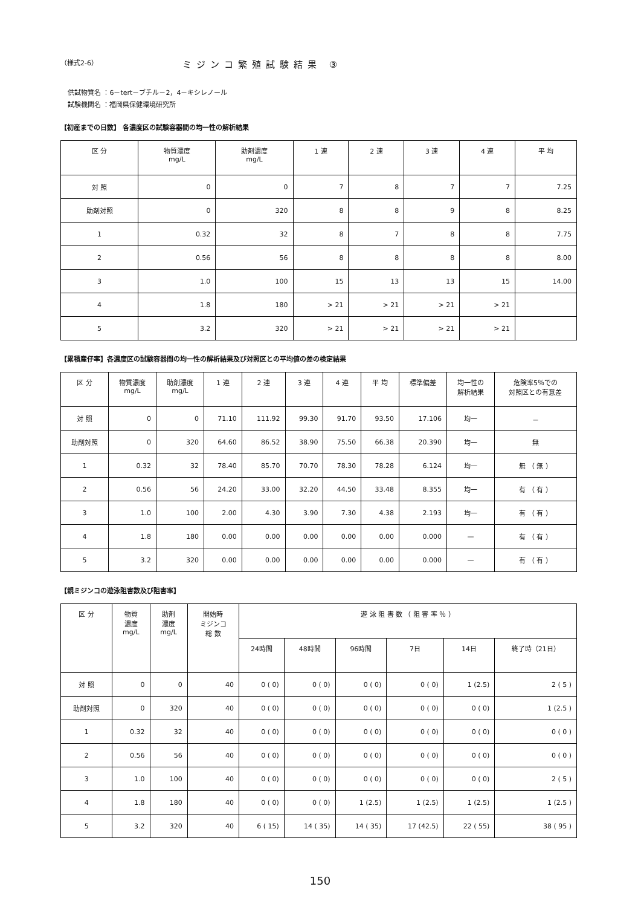（様式2-6） ミジンコ繁殖試験結果 ③
供試物質名 ：6－tert－ブチル－2，4－キシレノール
試験機関名 ：福岡県保健環境研究所
【初産までの日数】 各濃度区の試験容器間の均一性の解析結果
| 区 分 | 物質濃度 mg/L | 助剤濃度 mg/L | 1 連 | 2 連 | 3 連 | 4 連 | 平 均 |
| --- | --- | --- | --- | --- | --- | --- | --- |
| 対 照 | 0 | 0 | 7 | 8 | 7 | 7 | 7.25 |
| 助剤対照 | 0 | 320 | 8 | 8 | 9 | 8 | 8.25 |
| 1 | 0.32 | 32 | 8 | 7 | 8 | 8 | 7.75 |
| 2 | 0.56 | 56 | 8 | 8 | 8 | 8 | 8.00 |
| 3 | 1.0 | 100 | 15 | 13 | 13 | 15 | 14.00 |
| 4 | 1.8 | 180 | > 21 | > 21 | > 21 | > 21 | |
| 5 | 3.2 | 320 | > 21 | > 21 | > 21 | > 21 | |
【累積産仔率】各濃度区の試験容器間の均一性の解析結果及び対照区との平均値の差の検定結果
| 区 分 | 物質濃度 mg/L | 助剤濃度 mg/L | 1 連 | 2 連 | 3 連 | 4 連 | 平 均 | 標準偏差 | 均一性の 解析結果 | 危険率5％での 対照区との有意差 |
| --- | --- | --- | --- | --- | --- | --- | --- | --- | --- | --- |
| 対 照 | 0 | 0 | 71.10 | 111.92 | 99.30 | 91.70 | 93.50 | 17.106 | 均一 | － |
| 助剤対照 | 0 | 320 | 64.60 | 86.52 | 38.90 | 75.50 | 66.38 | 20.390 | 均一 | 無 |
| 1 | 0.32 | 32 | 78.40 | 85.70 | 70.70 | 78.30 | 78.28 | 6.124 | 均一 | 無 （ 無 ） |
| 2 | 0.56 | 56 | 24.20 | 33.00 | 32.20 | 44.50 | 33.48 | 8.355 | 均一 | 有 （ 有 ） |
| 3 | 1.0 | 100 | 2.00 | 4.30 | 3.90 | 7.30 | 4.38 | 2.193 | 均一 | 有 （ 有 ） |
| 4 | 1.8 | 180 | 0.00 | 0.00 | 0.00 | 0.00 | 0.00 | 0.000 | — | 有 （ 有 ） |
| 5 | 3.2 | 320 | 0.00 | 0.00 | 0.00 | 0.00 | 0.00 | 0.000 | — | 有 （ 有 ） |
【親ミジンコの遊泳阻害数及び阻害率】
| 区 分 | 物質 濃度 mg/L | 助剤 濃度 mg/L | 開始時 ミジンコ 総 数 | 遊 泳 阻 害 数 （ 阻 害 率 ％ ） | | | | | |
| --- | --- | --- | --- | --- | --- | --- | --- | --- | --- |
| | | | | 24時間 | 48時間 | 96時間 | 7日 | 14日 | 終了時（21日） |
| 対 照 | 0 | 0 | 40 | 0 ( 0) | 0 ( 0) | 0 ( 0) | 0 ( 0) | 1 (2.5) | 2 ( 5 ) |
| 助剤対照 | 0 | 320 | 40 | 0 ( 0) | 0 ( 0) | 0 ( 0) | 0 ( 0) | 0 ( 0) | 1 (2.5 ) |
| 1 | 0.32 | 32 | 40 | 0 ( 0) | 0 ( 0) | 0 ( 0) | 0 ( 0) | 0 ( 0) | 0 ( 0 ) |
| 2 | 0.56 | 56 | 40 | 0 ( 0) | 0 ( 0) | 0 ( 0) | 0 ( 0) | 0 ( 0) | 0 ( 0 ) |
| 3 | 1.0 | 100 | 40 | 0 ( 0) | 0 ( 0) | 0 ( 0) | 0 ( 0) | 0 ( 0) | 2 ( 5 ) |
| 4 | 1.8 | 180 | 40 | 0 ( 0) | 0 ( 0) | 1 (2.5) | 1 (2.5) | 1 (2.5) | 1 (2.5 ) |
| 5 | 3.2 | 320 | 40 | 6 ( 15) | 14 ( 35) | 14 ( 35) | 17 (42.5) | 22 ( 55) | 38 ( 95 ) |
150